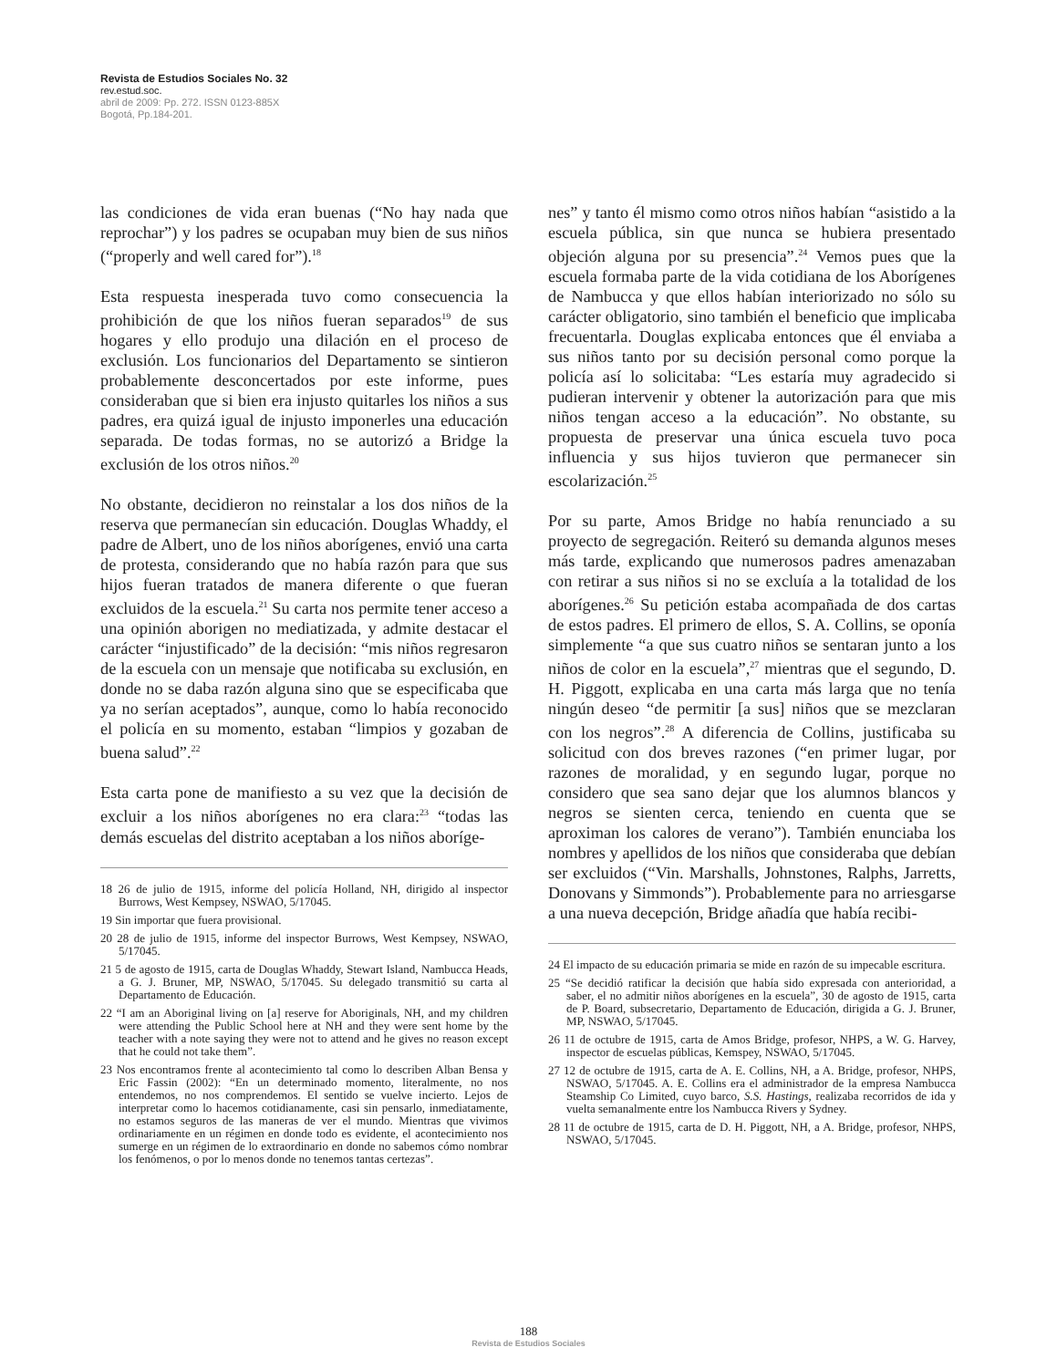Revista de Estudios Sociales No. 32
rev.estud.soc.
abril de 2009: Pp. 272. ISSN 0123-885X
Bogotá, Pp.184-201.
las condiciones de vida eran buenas (“No hay nada que reprochar”) y los padres se ocupaban muy bien de sus niños (“properly and well cared for”).<sup>18</sup>
Esta respuesta inesperada tuvo como consecuencia la prohibición de que los niños fueran separados<sup>19</sup> de sus hogares y ello produjo una dilación en el proceso de exclusión. Los funcionarios del Departamento se sintieron probablemente desconcertados por este informe, pues consideraban que si bien era injusto quitarles los niños a sus padres, era quizá igual de injusto imponerles una educación separada. De todas formas, no se autorizó a Bridge la exclusión de los otros niños.<sup>20</sup>
No obstante, decidieron no reinstalar a los dos niños de la reserva que permanecían sin educación. Douglas Whaddy, el padre de Albert, uno de los niños aborígenes, envió una carta de protesta, considerando que no había razón para que sus hijos fueran tratados de manera diferente o que fueran excluidos de la escuela.<sup>21</sup> Su carta nos permite tener acceso a una opinión aborigen no mediatizada, y admite destacar el carácter “injustificado” de la decisión: “mis niños regresaron de la escuela con un mensaje que notificaba su exclusión, en donde no se daba razón alguna sino que se especificaba que ya no serían aceptados”, aunque, como lo había reconocido el policía en su momento, estaban “limpios y gozaban de buena salud”.<sup>22</sup>
Esta carta pone de manifiesto a su vez que la decisión de excluir a los niños aborígenes no era clara:<sup>23</sup> “todas las demás escuelas del distrito aceptaban a los niños aboríge-
18 26 de julio de 1915, informe del policía Holland, NH, dirigido al inspector Burrows, West Kempsey, NSWAO, 5/17045.
19 Sin importar que fuera provisional.
20 28 de julio de 1915, informe del inspector Burrows, West Kempsey, NSWAO, 5/17045.
21 5 de agosto de 1915, carta de Douglas Whaddy, Stewart Island, Nambucca Heads, a G. J. Bruner, MP, NSWAO, 5/17045. Su delegado transmitió su carta al Departamento de Educación.
22 “I am an Aboriginal living on [a] reserve for Aboriginals, NH, and my children were attending the Public School here at NH and they were sent home by the teacher with a note saying they were not to attend and he gives no reason except that he could not take them”.
23 Nos encontramos frente al acontecimiento tal como lo describen Alban Bensa y Eric Fassin (2002): “En un determinado momento, literalmente, no nos entendemos, no nos comprendemos. El sentido se vuelve incierto. Lejos de interpretar como lo hacemos cotidianamente, casi sin pensarlo, inmediatamente, no estamos seguros de las maneras de ver el mundo. Mientras que vivimos ordinariamente en un régimen en donde todo es evidente, el acontecimiento nos sumerge en un régimen de lo extraordinario en donde no sabemos cómo nombrar los fenómenos, o por lo menos donde no tenemos tantas certezas”.
nes” y tanto él mismo como otros niños habían “asistido a la escuela pública, sin que nunca se hubiera presentado objeción alguna por su presencia”.<sup>24</sup> Vemos pues que la escuela formaba parte de la vida cotidiana de los Aborígenes de Nambucca y que ellos habían interiorizado no sólo su carácter obligatorio, sino también el beneficio que implicaba frecuentarla. Douglas explicaba entonces que él enviaba a sus niños tanto por su decisión personal como porque la policía así lo solicitaba: “Les estaría muy agradecido si pudieran intervenir y obtener la autorización para que mis niños tengan acceso a la educación”. No obstante, su propuesta de preservar una única escuela tuvo poca influencia y sus hijos tuvieron que permanecer sin escolarización.<sup>25</sup>
Por su parte, Amos Bridge no había renunciado a su proyecto de segregación. Reiteró su demanda algunos meses más tarde, explicando que numerosos padres amenazaban con retirar a sus niños si no se excluía a la totalidad de los aborígenes.<sup>26</sup> Su petición estaba acompañada de dos cartas de estos padres. El primero de ellos, S. A. Collins, se oponía simplemente “a que sus cuatro niños se sentaran junto a los niños de color en la escuela”,<sup>27</sup> mientras que el segundo, D. H. Piggott, explicaba en una carta más larga que no tenía ningún deseo “de permitir [a sus] niños que se mezclaran con los negros”.<sup>28</sup> A diferencia de Collins, justificaba su solicitud con dos breves razones (“en primer lugar, por razones de moralidad, y en segundo lugar, porque no considero que sea sano dejar que los alumnos blancos y negros se sienten cerca, teniendo en cuenta que se aproximan los calores de verano”). También enunciaba los nombres y apellidos de los niños que consideraba que debían ser excluidos (“Vin. Marshalls, Johnstones, Ralphs, Jarretts, Donovans y Simmonds”). Probablemente para no arriesgarse a una nueva decepción, Bridge añadía que había recibi-
24 El impacto de su educación primaria se mide en razón de su impecable escritura.
25 “Se decidió ratificar la decisión que había sido expresada con anterioridad, a saber, el no admitir niños aborígenes en la escuela”, 30 de agosto de 1915, carta de P. Board, subsecretario, Departamento de Educación, dirigida a G. J. Bruner, MP, NSWAO, 5/17045.
26 11 de octubre de 1915, carta de Amos Bridge, profesor, NHPS, a W. G. Harvey, inspector de escuelas públicas, Kemspey, NSWAO, 5/17045.
27 12 de octubre de 1915, carta de A. E. Collins, NH, a A. Bridge, profesor, NHPS, NSWAO, 5/17045. A. E. Collins era el administrador de la empresa Nambucca Steamship Co Limited, cuyo barco, S.S. Hastings, realizaba recorridos de ida y vuelta semanalmente entre los Nambucca Rivers y Sydney.
28 11 de octubre de 1915, carta de D. H. Piggott, NH, a A. Bridge, profesor, NHPS, NSWAO, 5/17045.
188
Revista de Estudios Sociales